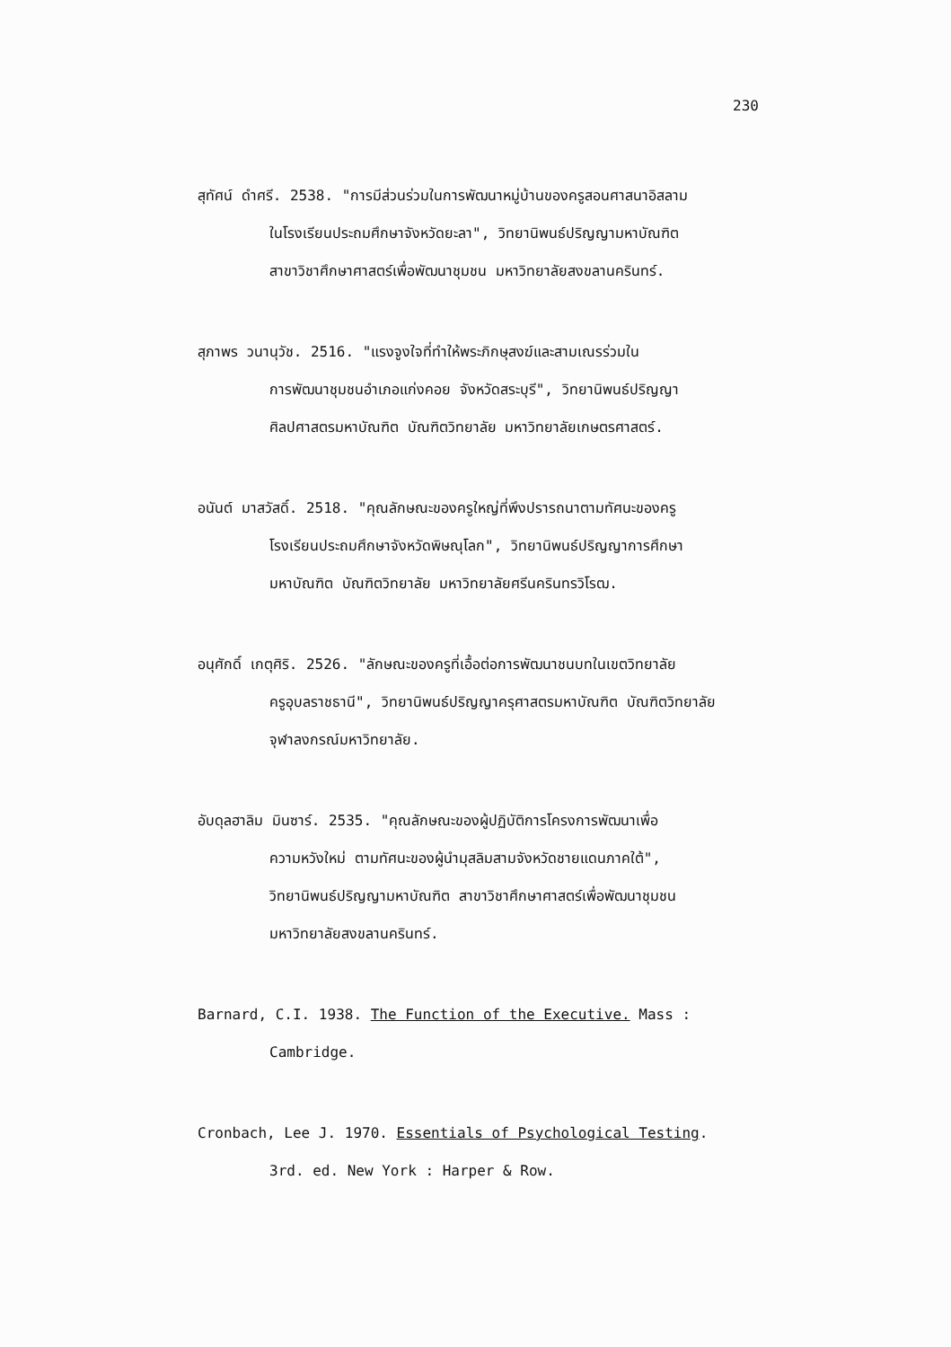230
สุทัศน์ ดำศรี. 2538. "การมีส่วนร่วมในการพัฒนาหมู่บ้านของครูสอนศาสนาอิสลาม
ในโรงเรียนประถมศึกษาจังหวัดยะลา", วิทยานิพนธ์ปริญญามหาบัณฑิต
สาขาวิชาศึกษาศาสตร์เพื่อพัฒนาชุมชน มหาวิทยาลัยสงขลานครินทร์.
สุภาพร วนานุวัช. 2516. "แรงจูงใจที่ทำให้พระภิกษุสงฆ์และสามเณรร่วมใน
การพัฒนาชุมชนอำเภอแก่งคอย จังหวัดสระบุรี", วิทยานิพนธ์ปริญญา
ศิลปศาสตรมหาบัณฑิต บัณฑิตวิทยาลัย มหาวิทยาลัยเกษตรศาสตร์.
อนันต์ มาสวัสดิ์. 2518. "คุณลักษณะของครูใหญ่ที่พึงปรารถนาตามทัศนะของครู
โรงเรียนประถมศึกษาจังหวัดพิษณุโลก", วิทยานิพนธ์ปริญญาการศึกษา
มหาบัณฑิต บัณฑิตวิทยาลัย มหาวิทยาลัยศรีนครินทรวิโรฒ.
อนุศักดิ์ เกตุศิริ. 2526. "ลักษณะของครูที่เอื้อต่อการพัฒนาชนบทในเขตวิทยาลัย
ครูอุบลราชธานี", วิทยานิพนธ์ปริญญาครุศาสตรมหาบัณฑิต บัณฑิตวิทยาลัย
จุฬาลงกรณ์มหาวิทยาลัย.
อับดุลฮาลิม มินซาร์. 2535. "คุณลักษณะของผู้ปฏิบัติการโครงการพัฒนาเพื่อ
ความหวังใหม่ ตามทัศนะของผู้นำมุสลิมสามจังหวัดชายแดนภาคใต้",
วิทยานิพนธ์ปริญญามหาบัณฑิต สาขาวิชาศึกษาศาสตร์เพื่อพัฒนาชุมชน
มหาวิทยาลัยสงขลานครินทร์.
Barnard, C.I. 1938. The Function of the Executive. Mass :
Cambridge.
Cronbach, Lee J. 1970. Essentials of Psychological Testing.
3rd. ed. New York : Harper & Row.